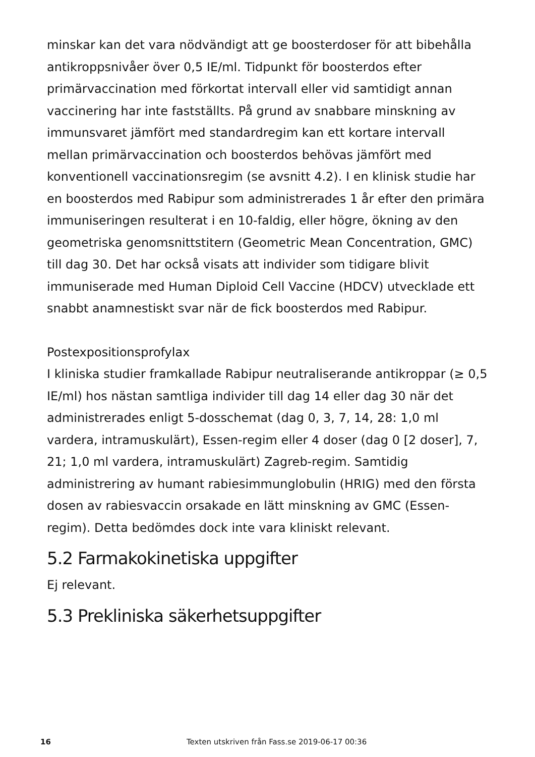minskar kan det vara nödvändigt att ge boosterdoser för att bibehålla antikroppsnivåer över 0,5 IE/ml. Tidpunkt för boosterdos efter primärvaccination med förkortat intervall eller vid samtidigt annan vaccinering har inte fastställts. På grund av snabbare minskning av immunsvaret jämfört med standardregim kan ett kortare intervall mellan primärvaccination och boosterdos behövas jämfört med konventionell vaccinationsregim (se avsnitt 4.2). I en klinisk studie har en boosterdos med Rabipur som administrerades 1 år efter den primära immuniseringen resulterat i en 10-faldig, eller högre, ökning av den geometriska genomsnittstitern (Geometric Mean Concentration, GMC) till dag 30. Det har också visats att individer som tidigare blivit immuniserade med Human Diploid Cell Vaccine (HDCV) utvecklade ett snabbt anamnestiskt svar när de fick boosterdos med Rabipur.
Postexpositionsprofylax
I kliniska studier framkallade Rabipur neutraliserande antikroppar (≥ 0,5 IE/ml) hos nästan samtliga individer till dag 14 eller dag 30 när det administrerades enligt 5-dosschemat (dag 0, 3, 7, 14, 28: 1,0 ml vardera, intramuskulärt), Essen-regim eller 4 doser (dag 0 [2 doser], 7, 21; 1,0 ml vardera, intramuskulärt) Zagreb-regim. Samtidig administrering av humant rabiesimmunglobulin (HRIG) med den första dosen av rabiesvaccin orsakade en lätt minskning av GMC (Essen-regim). Detta bedömdes dock inte vara kliniskt relevant.
5.2 Farmakokinetiska uppgifter
Ej relevant.
5.3 Prekliniska säkerhetsuppgifter
16 Texten utskriven från Fass.se 2019-06-17 00:36